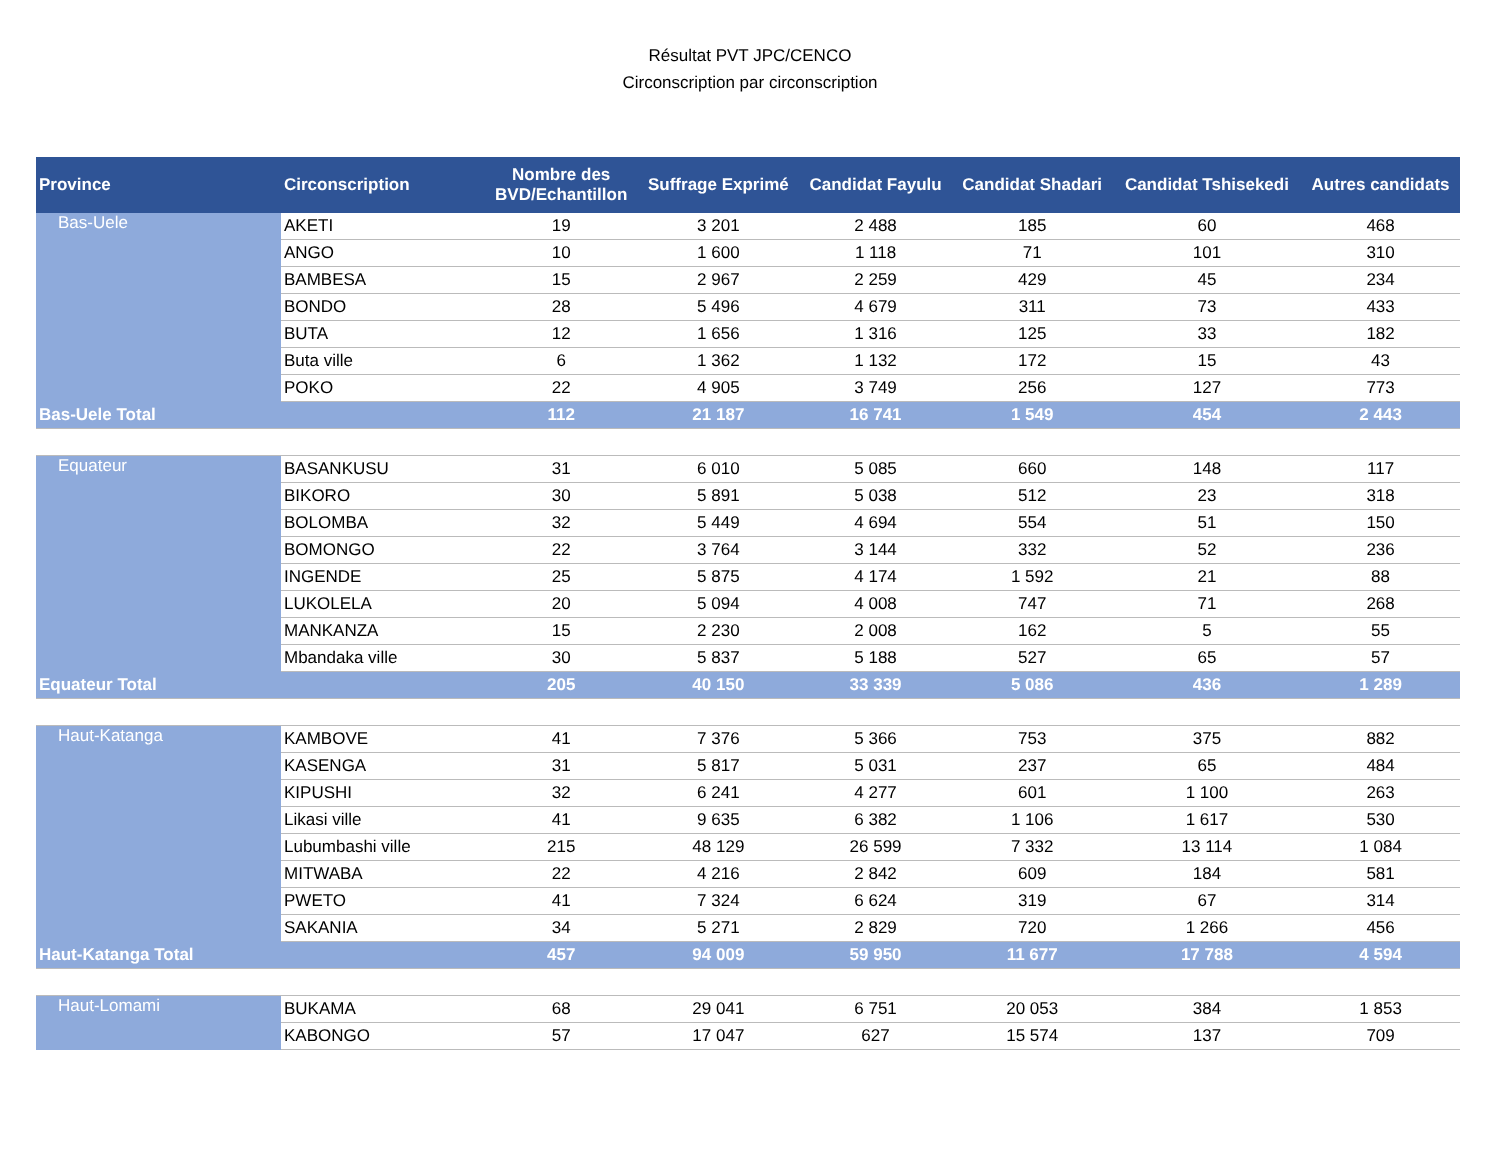Résultat PVT JPC/CENCO
Circonscription par circonscription
| Province | Circonscription | Nombre des BVD/Echantillon | Suffrage Exprimé | Candidat Fayulu | Candidat Shadari | Candidat Tshisekedi | Autres candidats |
| --- | --- | --- | --- | --- | --- | --- | --- |
| Bas-Uele | AKETI | 19 | 3 201 | 2 488 | 185 | 60 | 468 |
| | ANGO | 10 | 1 600 | 1 118 | 71 | 101 | 310 |
| | BAMBESA | 15 | 2 967 | 2 259 | 429 | 45 | 234 |
| | BONDO | 28 | 5 496 | 4 679 | 311 | 73 | 433 |
| | BUTA | 12 | 1 656 | 1 316 | 125 | 33 | 182 |
| | Buta ville | 6 | 1 362 | 1 132 | 172 | 15 | 43 |
| | POKO | 22 | 4 905 | 3 749 | 256 | 127 | 773 |
| Bas-Uele Total | | 112 | 21 187 | 16 741 | 1 549 | 454 | 2 443 |
| Equateur | BASANKUSU | 31 | 6 010 | 5 085 | 660 | 148 | 117 |
| | BIKORO | 30 | 5 891 | 5 038 | 512 | 23 | 318 |
| | BOLOMBA | 32 | 5 449 | 4 694 | 554 | 51 | 150 |
| | BOMONGO | 22 | 3 764 | 3 144 | 332 | 52 | 236 |
| | INGENDE | 25 | 5 875 | 4 174 | 1 592 | 21 | 88 |
| | LUKOLELA | 20 | 5 094 | 4 008 | 747 | 71 | 268 |
| | MANKANZA | 15 | 2 230 | 2 008 | 162 | 5 | 55 |
| | Mbandaka ville | 30 | 5 837 | 5 188 | 527 | 65 | 57 |
| Equateur Total | | 205 | 40 150 | 33 339 | 5 086 | 436 | 1 289 |
| Haut-Katanga | KAMBOVE | 41 | 7 376 | 5 366 | 753 | 375 | 882 |
| | KASENGA | 31 | 5 817 | 5 031 | 237 | 65 | 484 |
| | KIPUSHI | 32 | 6 241 | 4 277 | 601 | 1 100 | 263 |
| | Likasi ville | 41 | 9 635 | 6 382 | 1 106 | 1 617 | 530 |
| | Lubumbashi ville | 215 | 48 129 | 26 599 | 7 332 | 13 114 | 1 084 |
| | MITWABA | 22 | 4 216 | 2 842 | 609 | 184 | 581 |
| | PWETO | 41 | 7 324 | 6 624 | 319 | 67 | 314 |
| | SAKANIA | 34 | 5 271 | 2 829 | 720 | 1 266 | 456 |
| Haut-Katanga Total | | 457 | 94 009 | 59 950 | 11 677 | 17 788 | 4 594 |
| Haut-Lomami | BUKAMA | 68 | 29 041 | 6 751 | 20 053 | 384 | 1 853 |
| | KABONGO | 57 | 17 047 | 627 | 15 574 | 137 | 709 |